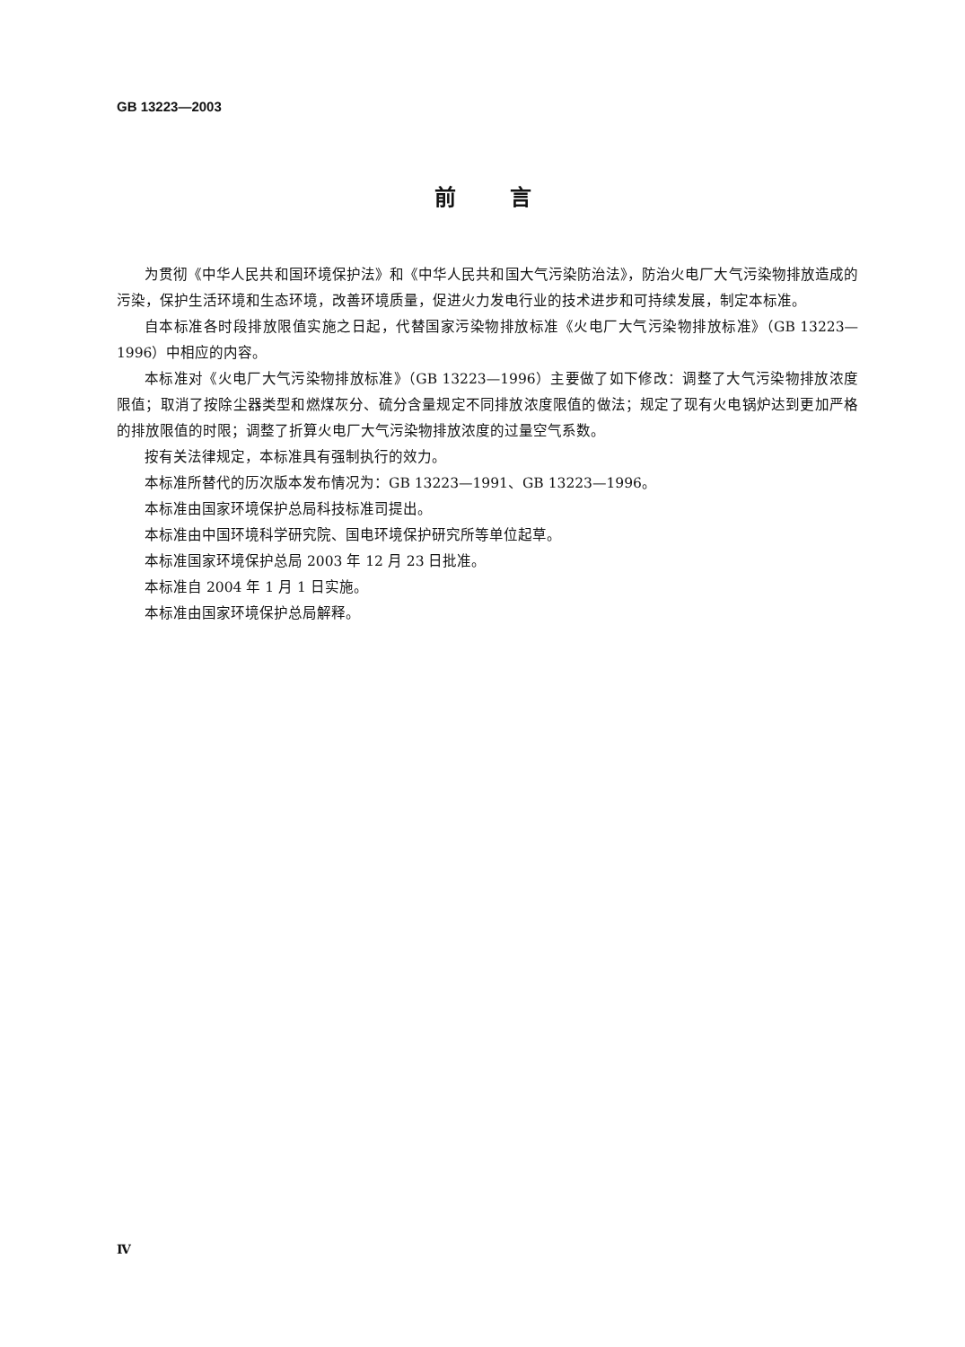GB 13223—2003
前言
为贯彻《中华人民共和国环境保护法》和《中华人民共和国大气污染防治法》，防治火电厂大气污染物排放造成的污染，保护生活环境和生态环境，改善环境质量，促进火力发电行业的技术进步和可持续发展，制定本标准。
自本标准各时段排放限值实施之日起，代替国家污染物排放标准《火电厂大气污染物排放标准》（GB 13223—1996）中相应的内容。
本标准对《火电厂大气污染物排放标准》（GB 13223—1996）主要做了如下修改：调整了大气污染物排放浓度限值；取消了按除尘器类型和燃煤灰分、硫分含量规定不同排放浓度限值的做法；规定了现有火电锅炉达到更加严格的排放限值的时限；调整了折算火电厂大气污染物排放浓度的过量空气系数。
按有关法律规定，本标准具有强制执行的效力。
本标准所替代的历次版本发布情况为：GB 13223—1991、GB 13223—1996。
本标准由国家环境保护总局科技标准司提出。
本标准由中国环境科学研究院、国电环境保护研究所等单位起草。
本标准国家环境保护总局 2003 年 12 月 23 日批准。
本标准自 2004 年 1 月 1 日实施。
本标准由国家环境保护总局解释。
Ⅳ